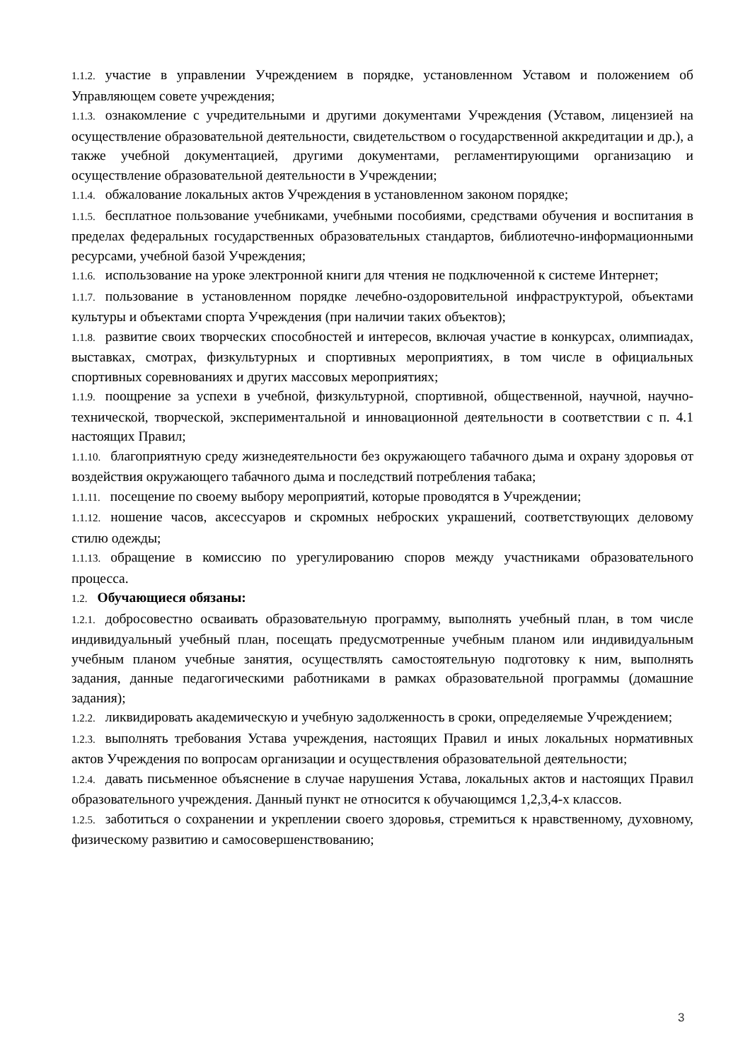1.1.2. участие в управлении Учреждением в порядке, установленном Уставом и положением об Управляющем совете учреждения;
1.1.3. ознакомление с учредительными и другими документами Учреждения (Уставом, лицензией на осуществление образовательной деятельности, свидетельством о государственной аккредитации и др.), а также учебной документацией, другими документами, регламентирующими организацию и осуществление образовательной деятельности в Учреждении;
1.1.4. обжалование локальных актов Учреждения в установленном законом порядке;
1.1.5. бесплатное пользование учебниками, учебными пособиями, средствами обучения и воспитания в пределах федеральных государственных образовательных стандартов, библиотечно-информационными ресурсами, учебной базой Учреждения;
1.1.6. использование на уроке электронной книги для чтения не подключенной к системе Интернет;
1.1.7. пользование в установленном порядке лечебно-оздоровительной инфраструктурой, объектами культуры и объектами спорта Учреждения (при наличии таких объектов);
1.1.8. развитие своих творческих способностей и интересов, включая участие в конкурсах, олимпиадах, выставках, смотрах, физкультурных и спортивных мероприятиях, в том числе в официальных спортивных соревнованиях и других массовых мероприятиях;
1.1.9. поощрение за успехи в учебной, физкультурной, спортивной, общественной, научной, научно-технической, творческой, экспериментальной и инновационной деятельности в соответствии с п. 4.1 настоящих Правил;
1.1.10. благоприятную среду жизнедеятельности без окружающего табачного дыма и охрану здоровья от воздействия окружающего табачного дыма и последствий потребления табака;
1.1.11. посещение по своему выбору мероприятий, которые проводятся в Учреждении;
1.1.12. ношение часов, аксессуаров и скромных неброских украшений, соответствующих деловому стилю одежды;
1.1.13. обращение в комиссию по урегулированию споров между участниками образовательного процесса.
1.2. Обучающиеся обязаны:
1.2.1. добросовестно осваивать образовательную программу, выполнять учебный план, в том числе индивидуальный учебный план, посещать предусмотренные учебным планом или индивидуальным учебным планом учебные занятия, осуществлять самостоятельную подготовку к ним, выполнять задания, данные педагогическими работниками в рамках образовательной программы (домашние задания);
1.2.2. ликвидировать академическую и учебную задолженность в сроки, определяемые Учреждением;
1.2.3. выполнять требования Устава учреждения, настоящих Правил и иных локальных нормативных актов Учреждения по вопросам организации и осуществления образовательной деятельности;
1.2.4. давать письменное объяснение в случае нарушения Устава, локальных актов и настоящих Правил образовательного учреждения. Данный пункт не относится к обучающимся 1,2,3,4-х классов.
1.2.5. заботиться о сохранении и укреплении своего здоровья, стремиться к нравственному, духовному, физическому развитию и самосовершенствованию;
3